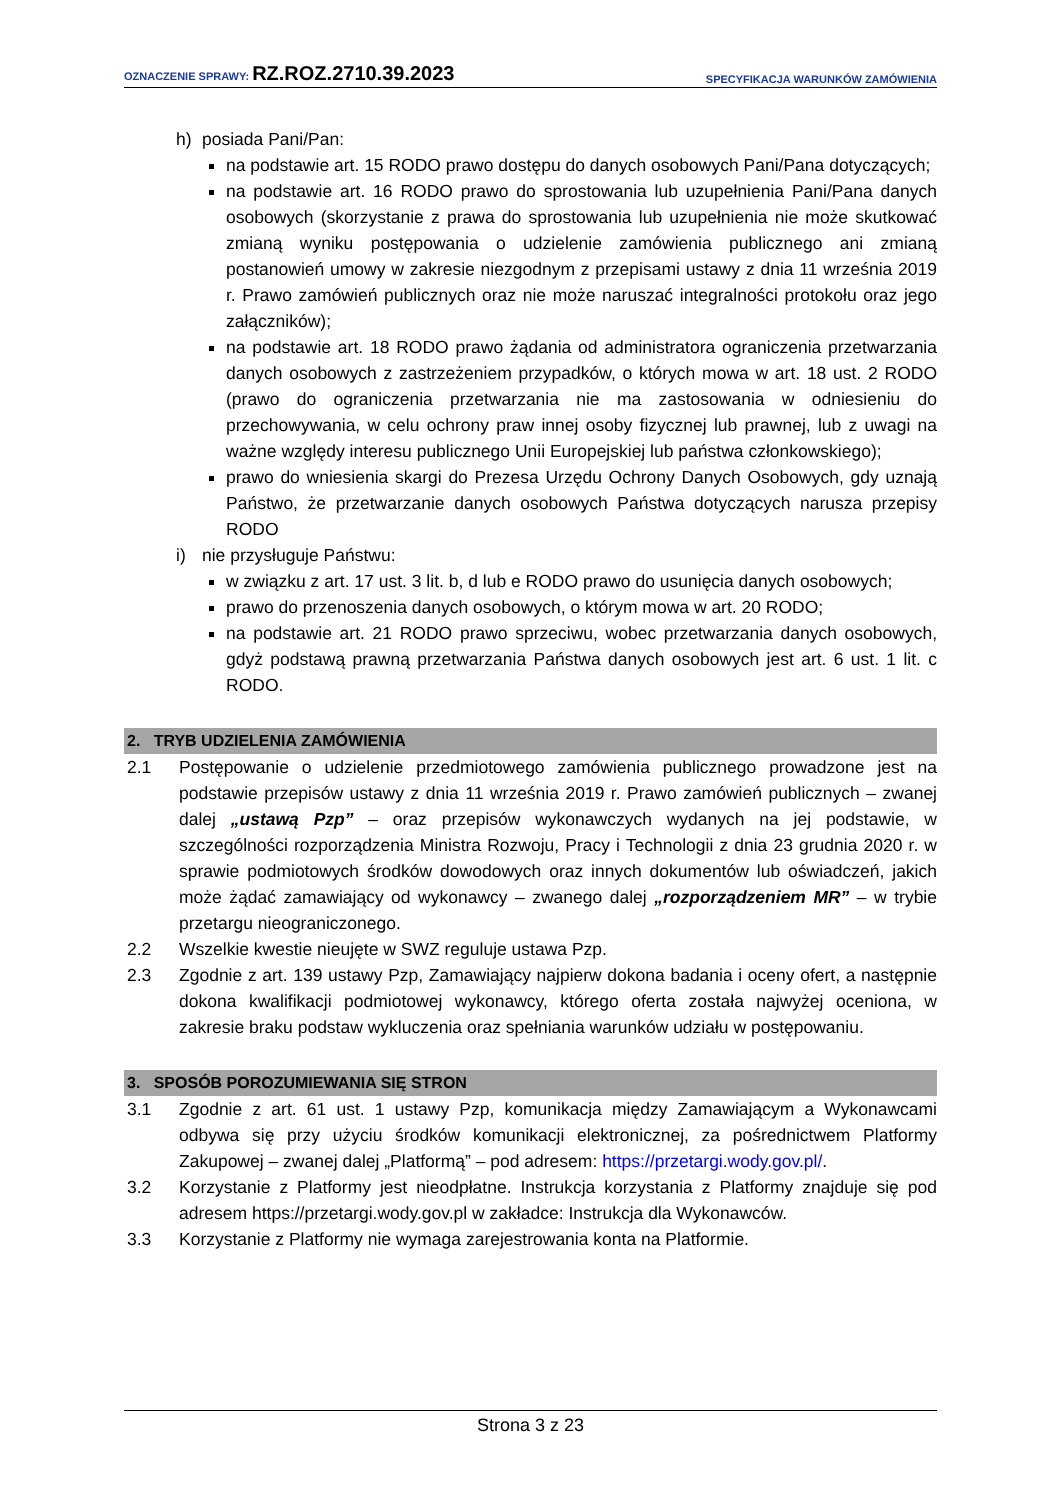OZNACZENIE SPRAWY: RZ.ROZ.2710.39.2023
SPECYFIKACJA WARUNKÓW ZAMÓWIENIA
h) posiada Pani/Pan:
na podstawie art. 15 RODO prawo dostępu do danych osobowych Pani/Pana dotyczących;
na podstawie art. 16 RODO prawo do sprostowania lub uzupełnienia Pani/Pana danych osobowych (skorzystanie z prawa do sprostowania lub uzupełnienia nie może skutkować zmianą wyniku postępowania o udzielenie zamówienia publicznego ani zmianą postanowień umowy w zakresie niezgodnym z przepisami ustawy z dnia 11 września 2019 r. Prawo zamówień publicznych oraz nie może naruszać integralności protokołu oraz jego załączników);
na podstawie art. 18 RODO prawo żądania od administratora ograniczenia przetwarzania danych osobowych z zastrzeżeniem przypadków, o których mowa w art. 18 ust. 2 RODO (prawo do ograniczenia przetwarzania nie ma zastosowania w odniesieniu do przechowywania, w celu ochrony praw innej osoby fizycznej lub prawnej, lub z uwagi na ważne względy interesu publicznego Unii Europejskiej lub państwa członkowskiego);
prawo do wniesienia skargi do Prezesa Urzędu Ochrony Danych Osobowych, gdy uznają Państwo, że przetwarzanie danych osobowych Państwa dotyczących narusza przepisy RODO
i) nie przysługuje Państwu:
w związku z art. 17 ust. 3 lit. b, d lub e RODO prawo do usunięcia danych osobowych;
prawo do przenoszenia danych osobowych, o którym mowa w art. 20 RODO;
na podstawie art. 21 RODO prawo sprzeciwu, wobec przetwarzania danych osobowych, gdyż podstawą prawną przetwarzania Państwa danych osobowych jest art. 6 ust. 1 lit. c RODO.
2. TRYB UDZIELENIA ZAMÓWIENIA
2.1 Postępowanie o udzielenie przedmiotowego zamówienia publicznego prowadzone jest na podstawie przepisów ustawy z dnia 11 września 2019 r. Prawo zamówień publicznych – zwanej dalej „ustawą Pzp” – oraz przepisów wykonawczych wydanych na jej podstawie, w szczególności rozporządzenia Ministra Rozwoju, Pracy i Technologii z dnia 23 grudnia 2020 r. w sprawie podmiotowych środków dowodowych oraz innych dokumentów lub oświadczeń, jakich może żądać zamawiający od wykonawcy – zwanego dalej „rozporządzeniem MR” – w trybie przetargu nieograniczonego.
2.2 Wszelkie kwestie nieujęte w SWZ reguluje ustawa Pzp.
2.3 Zgodnie z art. 139 ustawy Pzp, Zamawiający najpierw dokona badania i oceny ofert, a następnie dokona kwalifikacji podmiotowej wykonawcy, którego oferta została najwyżej oceniona, w zakresie braku podstaw wykluczenia oraz spełniania warunków udziału w postępowaniu.
3. SPOSÓB POROZUMIEWANIA SIĘ STRON
3.1 Zgodnie z art. 61 ust. 1 ustawy Pzp, komunikacja między Zamawiającym a Wykonawcami odbywa się przy użyciu środków komunikacji elektronicznej, za pośrednictwem Platformy Zakupowej – zwanej dalej „Platformą” – pod adresem: https://przetargi.wody.gov.pl/.
3.2 Korzystanie z Platformy jest nieodpłatne. Instrukcja korzystania z Platformy znajduje się pod adresem https://przetargi.wody.gov.pl w zakładce: Instrukcja dla Wykonawców.
3.3 Korzystanie z Platformy nie wymaga zarejestrowania konta na Platformie.
Strona 3 z 23